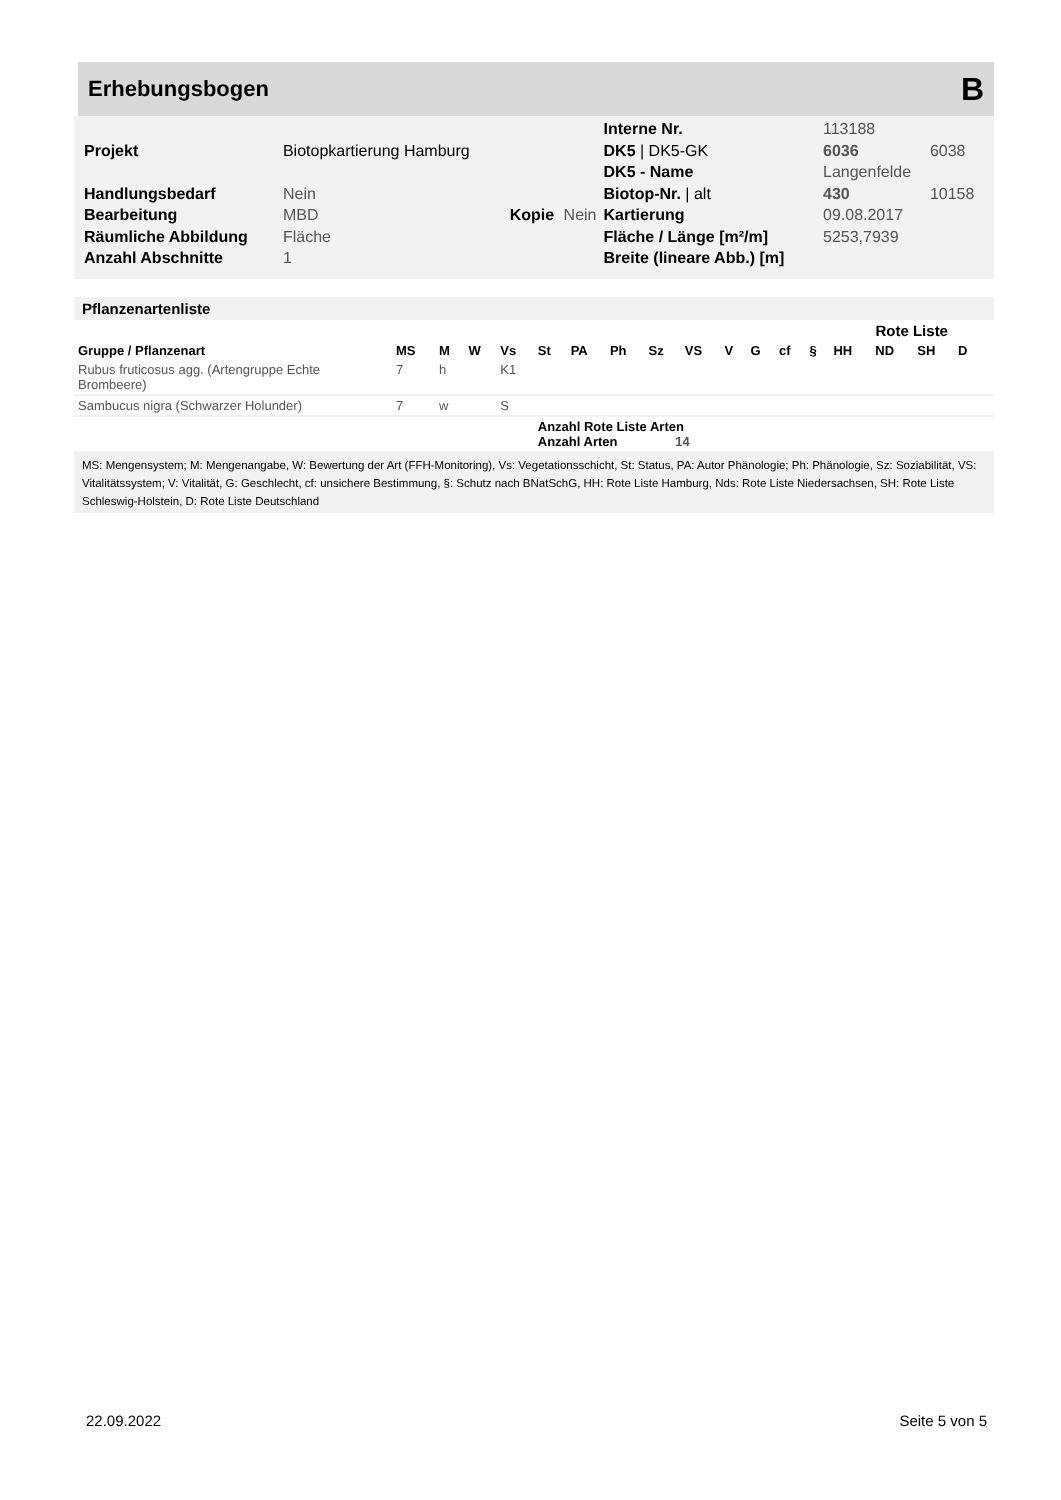Erhebungsbogen
B
| | | | | Interne Nr. | 113188 | |
| Projekt | Biotopkartierung Hamburg | | | DK5 / DK5-GK | 6036 | 6038 |
| | | | | DK5 - Name | Langenfelde | |
| Handlungsbedarf | Nein | | | Biotop-Nr. / alt | 430 | 10158 |
| Bearbeitung | MBD | Kopie | Nein | Kartierung | 09.08.2017 | |
| Räumliche Abbildung | Fläche | | | Fläche / Länge [m²/m] | 5253,7939 | |
| Anzahl Abschnitte | 1 | | | Breite (lineare Abb.) [m] | | |
Pflanzenartenliste
| | | | | | | | | | | | | | | Rote Liste | | | | |
| --- | --- | --- | --- | --- | --- | --- | --- | --- | --- | --- | --- | --- | --- | --- | --- | --- | --- | --- |
| Gruppe / Pflanzenart | MS | M | W | Vs | St | PA | Ph | Sz | VS | V | G | cf | § | HH | ND | SH | D | |
| Rubus fruticosus agg. (Artengruppe Echte Brombeere) | 7 | h | | K1 | | | | | | | | | | | | | | |
| Sambucus nigra (Schwarzer Holunder) | 7 | w | | S | | | | | | | | | | | | | | |
| | | | | | Anzahl Rote Liste Arten Anzahl Arten 14 | | | | | | | | | | | | | |
MS: Mengensystem; M: Mengenangabe, W: Bewertung der Art (FFH-Monitoring), Vs: Vegetationsschicht, St: Status, PA: Autor Phänologie; Ph: Phänologie, Sz: Soziabilität, VS: Vitalitätssystem; V: Vitalität, G: Geschlecht, cf: unsichere Bestimmung, §: Schutz nach BNatSchG, HH: Rote Liste Hamburg, Nds: Rote Liste Niedersachsen, SH: Rote Liste Schleswig-Holstein, D: Rote Liste Deutschland
22.09.2022 Seite 5 von 5